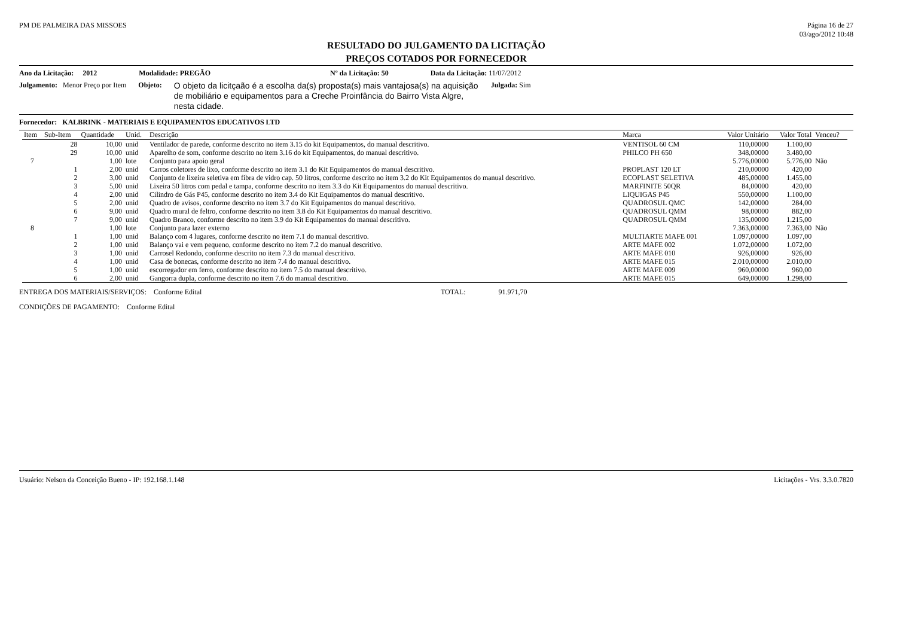PM DE PALMEIRA DAS MISSOES Página 16 de 27
03/ago/2012 10:48
RESULTADO DO JULGAMENTO DA LICITAÇÃO
PREÇOS COTADOS POR FORNECEDOR
Ano da Licitação: 2012 Modalidade: PREGÃO Nº da Licitação: 50 Data da Licitação: 11/07/2012
Julgamento: Menor Preço por Item Objeto:
O objeto da licitçaão é a escolha da(s) proposta(s) mais vantajosa(s) na aquisição de mobiliário e equipamentos para a Creche Proinfância do Bairro Vista Algre, nesta cidade.
Julgada: Sim
Fornecedor: KALBRINK - MATERIAIS E EQUIPAMENTOS EDUCATIVOS LTD
| Item | Sub-Item | Quantidade | Unid. | Descrição | Marca | Valor Unitário | Valor Total | Venceu? |
| --- | --- | --- | --- | --- | --- | --- | --- | --- |
| | 28 | 10,00 | unid | Ventilador de parede, conforme descrito no item 3.15 do kit Equipamentos, do manual descritivo. | VENTISOL 60 CM | 110,00000 | 1.100,00 | |
| | 29 | 10,00 | unid | Aparelho de som, conforme descrito no item 3.16 do kit Equipamentos, do manual descritivo. | PHILCO PH 650 | 348,00000 | 3.480,00 | |
| 7 | | 1,00 | lote | Conjunto para apoio geral | | 5.776,00000 | 5.776,00 | Não |
| | 1 | 2,00 | unid | Carros coletores de lixo, conforme descrito no item 3.1 do Kit Equipamentos do manual descritivo. | PROPLAST 120 LT | 210,00000 | 420,00 | |
| | 2 | 3,00 | unid | Conjunto de lixeira seletiva em fibra de vidro cap. 50 litros, conforme descrito no item 3.2 do Kit Equipamentos do manual descritivo. | ECOPLAST SELETIVA | 485,00000 | 1.455,00 | |
| | 3 | 5,00 | unid | Lixeira 50 litros com pedal e tampa, conforme descrito no item 3.3 do Kit Equipamentos do manual descritivo. | MARFINITE 50QR | 84,00000 | 420,00 | |
| | 4 | 2,00 | unid | Cilindro de Gás P45, conforme descrito no item 3.4 do Kit Equipamentos do manual descritivo. | LIQUIGAS P45 | 550,00000 | 1.100,00 | |
| | 5 | 2,00 | unid | Quadro de avisos, conforme descrito no item 3.7 do Kit Equipamentos do manual descritivo. | QUADROSUL QMC | 142,00000 | 284,00 | |
| | 6 | 9,00 | unid | Quadro mural de feltro, conforme descrito no item 3.8 do Kit Equipamentos do manual descritivo. | QUADROSUL QMM | 98,00000 | 882,00 | |
| | 7 | 9,00 | unid | Quadro Branco, conforme descrito no item 3.9 do Kit Equipamentos do manual descritivo. | QUADROSUL QMM | 135,00000 | 1.215,00 | |
| 8 | | 1,00 | lote | Conjunto para lazer externo | | 7.363,00000 | 7.363,00 | Não |
| | 1 | 1,00 | unid | Balanço com 4 lugares, conforme descrito no item 7.1 do manual descritivo. | MULTIARTE MAFE 001 | 1.097,00000 | 1.097,00 | |
| | 2 | 1,00 | unid | Balanço vai e vem pequeno, conforme descrito no item 7.2 do manual descritivo. | ARTE MAFE 002 | 1.072,00000 | 1.072,00 | |
| | 3 | 1,00 | unid | Carrosel Redondo, conforme descrito no item 7.3 do manual descritivo. | ARTE MAFE 010 | 926,00000 | 926,00 | |
| | 4 | 1,00 | unid | Casa de bonecas, conforme descrito no item 7.4 do manual descritivo. | ARTE MAFE 015 | 2.010,00000 | 2.010,00 | |
| | 5 | 1,00 | unid | escorregador em ferro, conforme descrito no item 7.5 do manual descritivo. | ARTE MAFE 009 | 960,00000 | 960,00 | |
| | 6 | 2,00 | unid | Gangorra dupla, conforme descrito no item 7.6 do manual descritivo. | ARTE MAFE 015 | 649,00000 | 1.298,00 | |
ENTREGA DOS MATERIAIS/SERVIÇOS: Conforme Edital TOTAL: 91.971,70
CONDIÇÕES DE PAGAMENTO: Conforme Edital
Usuário: Nelson da Conceição Bueno - IP: 192.168.1.148 Licitações - Vrs. 3.3.0.7820